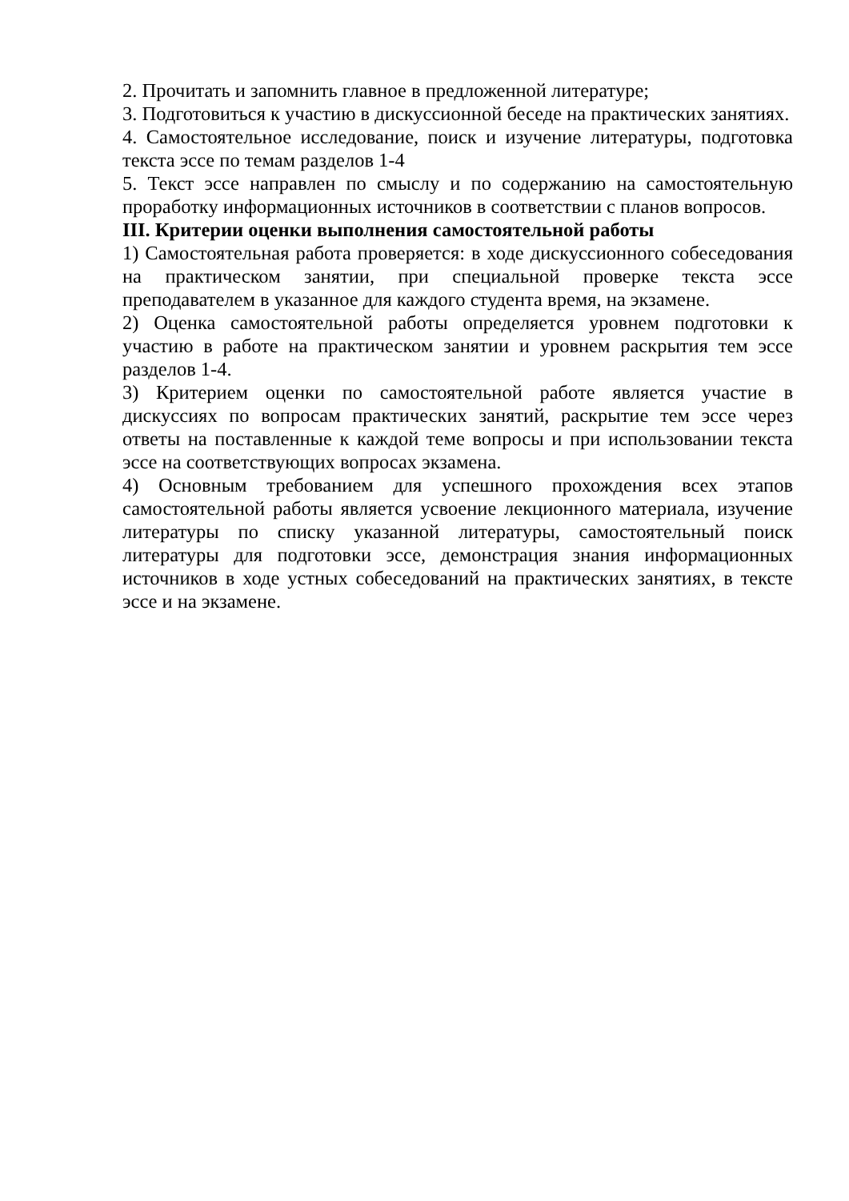2. Прочитать и запомнить главное в предложенной литературе;
3. Подготовиться к участию в дискуссионной беседе на практических занятиях.
4. Самостоятельное исследование, поиск и изучение литературы, подготовка текста эссе по темам разделов 1-4
5. Текст эссе направлен по смыслу и по содержанию на самостоятельную проработку информационных источников в соответствии с планов вопросов.
III. Критерии оценки выполнения самостоятельной работы
1) Самостоятельная работа проверяется: в ходе дискуссионного собеседования на практическом занятии, при специальной проверке текста эссе преподавателем в указанное для каждого студента время, на экзамене.
2) Оценка самостоятельной работы определяется уровнем подготовки к участию в работе на практическом занятии и уровнем раскрытия тем эссе разделов 1-4.
3) Критерием оценки по самостоятельной работе является участие в дискуссиях по вопросам практических занятий, раскрытие тем эссе через ответы на поставленные к каждой теме вопросы и при использовании текста эссе на соответствующих вопросах экзамена.
4) Основным требованием для успешного прохождения всех этапов самостоятельной работы является усвоение лекционного материала, изучение литературы по списку указанной литературы, самостоятельный поиск литературы для подготовки эссе, демонстрация знания информационных источников в ходе устных собеседований на практических занятиях, в тексте эссе и на экзамене.